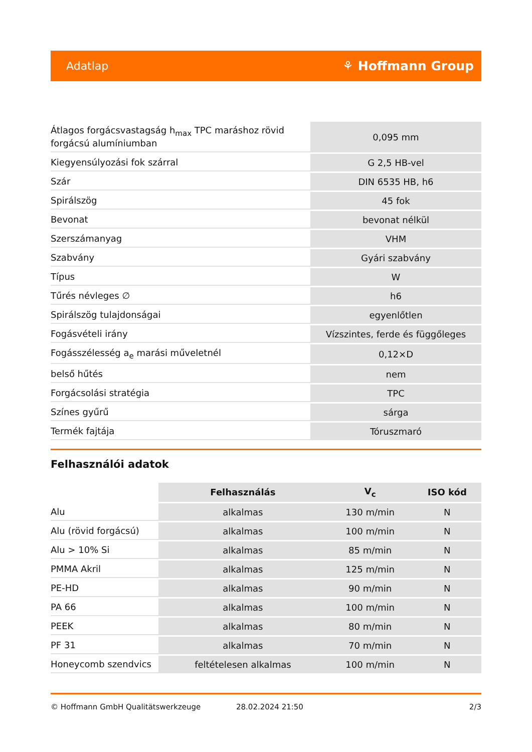Adatlap ⚘ Hoffmann Group
| Átlagos forgácsvastagság h<sub>max</sub> TPC maráshoz rövid forgácsú alumíniumban | 0,095 mm |
| Kiegyensúlyozási fok szárral | G 2,5 HB-vel |
| Szár | DIN 6535 HB, h6 |
| Spirálszög | 45 fok |
| Bevonat | bevonat nélkül |
| Szerszámanyag | VHM |
| Szabvány | Gyári szabvány |
| Típus | W |
| Tűrés névleges ∅ | h6 |
| Spirálszög tulajdonságai | egyenlőtlen |
| Fogásvételi irány | Vízszintes, ferde és függőleges |
| Fogásszélesség a<sub>e</sub> marási műveletnél | 0,12×D |
| belső hűtés | nem |
| Forgácsolási stratégia | TPC |
| Színes gyűrű | sárga |
| Termék fajtája | Tóruszmaró |
Felhasználói adatok
| | Felhasználás | V<sub>c</sub> | ISO kód |
| --- | --- | --- | --- |
| Alu | alkalmas | 130 m/min | N |
| Alu (rövid forgácsú) | alkalmas | 100 m/min | N |
| Alu > 10% Si | alkalmas | 85 m/min | N |
| PMMA Akril | alkalmas | 125 m/min | N |
| PE-HD | alkalmas | 90 m/min | N |
| PA 66 | alkalmas | 100 m/min | N |
| PEEK | alkalmas | 80 m/min | N |
| PF 31 | alkalmas | 70 m/min | N |
| Honeycomb szendvics | feltételesen alkalmas | 100 m/min | N |
© Hoffmann GmbH Qualitätswerkzeuge 28.02.2024 21:50 2/3